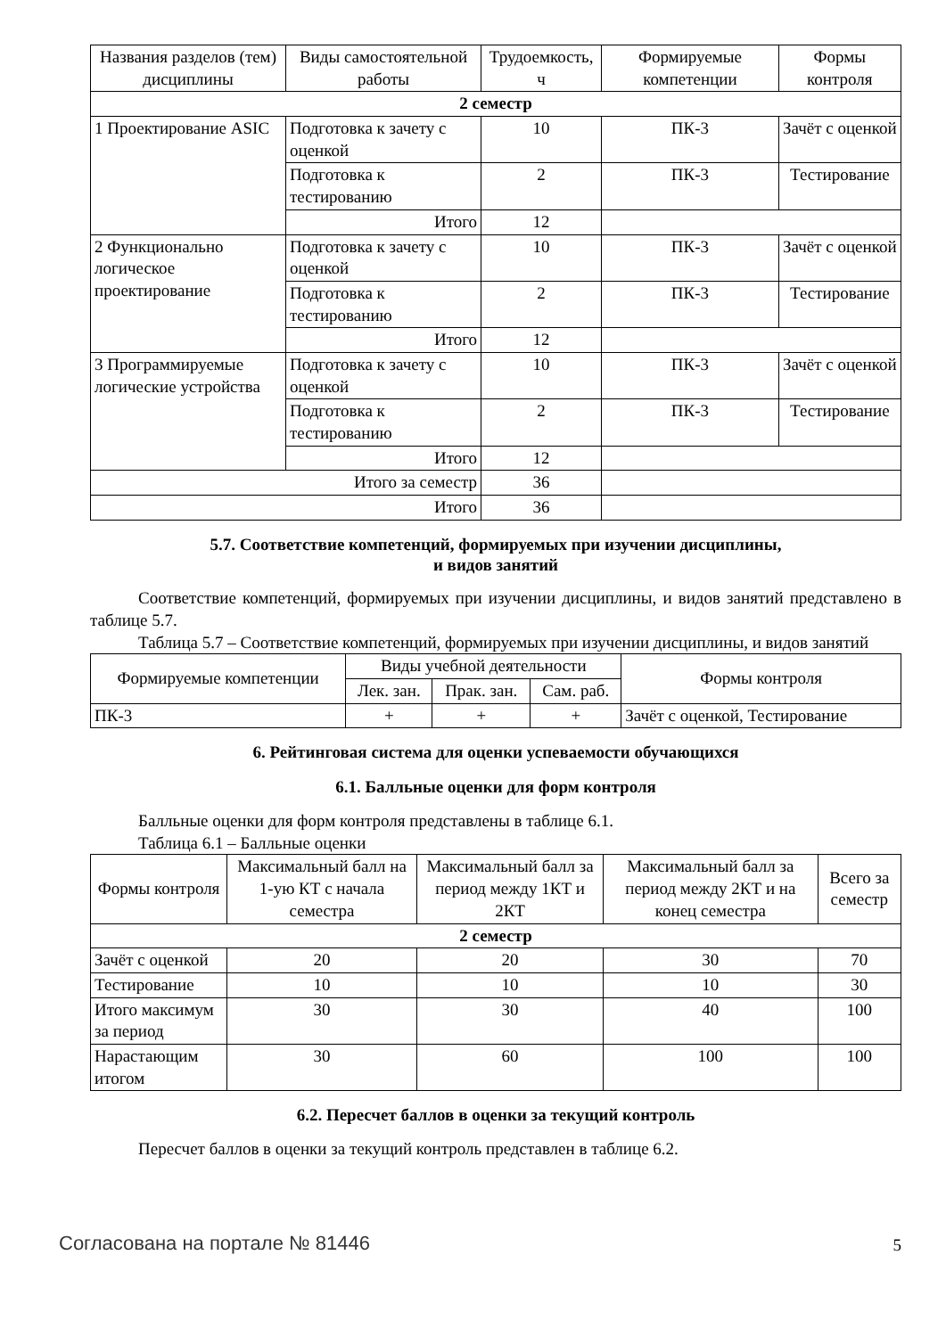| Названия разделов (тем) дисциплины | Виды самостоятельной работы | Трудоемкость, ч | Формируемые компетенции | Формы контроля |
| --- | --- | --- | --- | --- |
| 2 семестр | | | | |
| 1 Проектирование ASIC | Подготовка к зачету с оценкой | 10 | ПК-3 | Зачёт с оценкой |
| | Подготовка к тестированию | 2 | ПК-3 | Тестирование |
| | Итого | 12 | | |
| 2 Функционально логическое проектирование | Подготовка к зачету с оценкой | 10 | ПК-3 | Зачёт с оценкой |
| | Подготовка к тестированию | 2 | ПК-3 | Тестирование |
| | Итого | 12 | | |
| 3 Программируемые логические устройства | Подготовка к зачету с оценкой | 10 | ПК-3 | Зачёт с оценкой |
| | Подготовка к тестированию | 2 | ПК-3 | Тестирование |
| | Итого | 12 | | |
| Итого за семестр | | 36 | | |
| Итого | | 36 | | |
5.7. Соответствие компетенций, формируемых при изучении дисциплины,
и видов занятий
Соответствие компетенций, формируемых при изучении дисциплины, и видов занятий представлено в таблице 5.7.
Таблица 5.7 – Соответствие компетенций, формируемых при изучении дисциплины, и видов занятий
| Формируемые компетенции | Виды учебной деятельности | | | Формы контроля |
| --- | --- | --- | --- | --- |
| | Лек. зан. | Прак. зан. | Сам. раб. | |
| ПК-3 | + | + | + | Зачёт с оценкой, Тестирование |
6. Рейтинговая система для оценки успеваемости обучающихся
6.1. Балльные оценки для форм контроля
Балльные оценки для форм контроля представлены в таблице 6.1.
Таблица 6.1 – Балльные оценки
| Формы контроля | Максимальный балл на 1-ую КТ с начала семестра | Максимальный балл за период между 1КТ и 2КТ | Максимальный балл за период между 2КТ и на конец семестра | Всего за семестр |
| --- | --- | --- | --- | --- |
| 2 семестр | | | | |
| Зачёт с оценкой | 20 | 20 | 30 | 70 |
| Тестирование | 10 | 10 | 10 | 30 |
| Итого максимум за период | 30 | 30 | 40 | 100 |
| Нарастающим итогом | 30 | 60 | 100 | 100 |
6.2. Пересчет баллов в оценки за текущий контроль
Пересчет баллов в оценки за текущий контроль представлен в таблице 6.2.
Согласована на портале № 81446 5